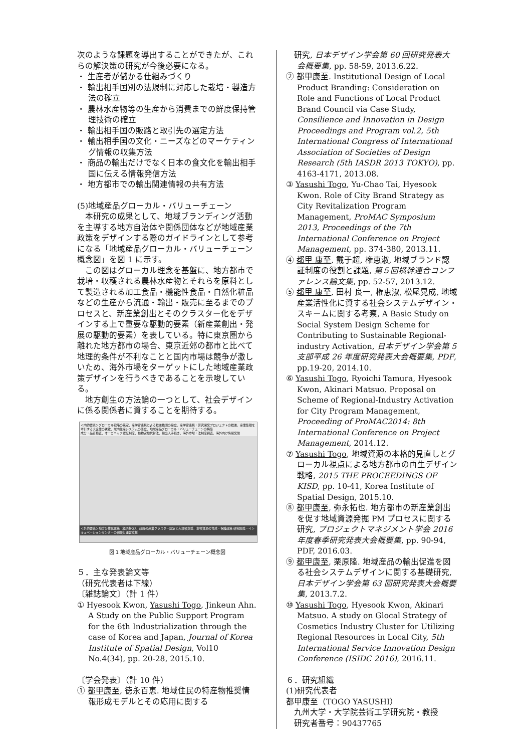次のような課題を導出することができたが、これらの解決策の研究が今後必要になる。
・ 生産者が儲かる仕組みづくり
・ 輸出相手国別の法規制に対応した栽培・製造方法の確立
・ 農林水産物等の生産から消費までの鮮度保持管理技術の確立
・ 輸出相手国の販路と取引先の選定方法
・ 輸出相手国の文化・ニーズなどのマーケティング情報の収集方法
・ 商品の輸出だけでなく日本の食文化を輸出相手国に伝える情報発信方法
・ 地方都市での輸出関連情報の共有方法
(5)地域産品グローカル・バリューチェーン
　本研究の成果として、地域ブランディング活動を主導する地方自治体や関係団体などが地域産業政策をデザインする際のガイドラインとして参考になる「地域産品グローカル・バリューチェーン概念図」を図 1 に示す。
　この図はグローカル理念を基盤に、地方都市で栽培・収穫される農林水産物とそれらを原料として製造される加工食品・機能性食品・自然化粧品などの生産から流通・輸出・販売に至るまでのプロセスと、新産業創出とそのクラスター化をデザインする上で重要な駆動的要素（新産業創出・発展の駆動的要素）を表している。特に東京圏から離れた地方都市の場合、東京近郊の都市と比べて地理的条件が不利なことと国内市場は競争が激しいため、海外市場をターゲットにした地域産業政策デザインを行うべきであることを示唆している。
　地方創生の方法論の一つとして、社会デザインに係る関係者に資することを期待する。
＜内的要素＞グローカル戦略の策定、産学官連携による推進機関の設立、産学官連携・研究開発プロジェクトの推進、産業集積を牽引する大企業の誘致、域内生産システムの確立、地域産品グローカル・バリューチェーンの構築
成分・品質検査、オーガニック認証制度、動物実験代替法、輸出入手続き、海外市場・法制度調査、海外向け情報発信
＜外的要素＞地方分権化政策（経済特区）、政府の産業クラスター認定と大規模支援、生物資源の育成・保護政策 研究開発・インキュベーションセンターの創設と運営支援
図 1 地域産品グローカル・バリューチェーン概念図
５．主な発表論文等
（研究代表者は下線）
〔雑誌論文〕（計 1 件）
① Hyesook Kwon, Yasushi Togo, Jinkeun Ahn. A Study on the Public Support Program for the 6th Industrialization through the case of Korea and Japan, Journal of Korea Institute of Spatial Design, Vol10 No.4(34), pp. 20-28, 2015.10.
〔学会発表〕（計 10 件）
① 都甲康至, 徳永百恵. 地域住民の特産物推奨情報形成モデルとその応用に関する
　研究, 日本デザイン学会第 60 回研究発表大会概要集, pp. 58-59, 2013.6.22.
② 都甲康至. Institutional Design of Local Product Branding: Consideration on Role and Functions of Local Product Brand Council via Case Study, Consilience and Innovation in Design Proceedings and Program vol.2, 5th International Congress of International Association of Societies of Design Research (5th IASDR 2013 TOKYO), pp. 4163-4171, 2013.08.
③ Yasushi Togo, Yu-Chao Tai, Hyesook Kwon. Role of City Brand Strategy as City Revitalization Program Management, ProMAC Symposium 2013, Proceedings of the 7th International Conference on Project Management, pp. 374-380, 2013.11.
④ 都甲 康至, 戴于超, 権恵淑, 地域ブランド認証制度の役割と課題, 第５回横幹連合コンファレンス論文集, pp. 52-57, 2013.12.
⑤ 都甲 康至, 田村 良一, 権恵淑, 松尾晃成, 地域産業活性化に資する社会システムデザイン・スキームに関する考察, A Basic Study on Social System Design Scheme for Contributing to Sustainable Regional-industry Activation, 日本デザイン学会第 5 支部平成 26 年度研究発表大会概要集, PDF, pp.19-20, 2014.10.
⑥ Yasushi Togo, Ryoichi Tamura, Hyesook Kwon, Akinari Matsuo. Proposal on Scheme of Regional-Industry Activation for City Program Management, Proceeding of ProMAC2014: 8th International Conference on Project Management, 2014.12.
⑦ Yasushi Togo, 地域資源の本格的見直しとグローカル視点による地方都市の再生デザイン戦略, 2015 THE PROCEEDINGS OF KISD, pp. 10-41, Korea Institute of Spatial Design, 2015.10.
⑧ 都甲康至, 弥永拓也. 地方都市の新産業創出を促す地域資源発掘 PM プロセスに関する研究, プロジェクトマネジメント学会 2016 年度春季研究発表大会概要集, pp. 90-94, PDF, 2016.03.
⑨ 都甲康至, 栗原隆. 地域産品の輸出促進を図る社会システムデザインに関する基礎研究, 日本デザイン学会第 63 回研究発表大会概要集, 2013.7.2.
⑩ Yasushi Togo, Hyesook Kwon, Akinari Matsuo. A study on Glocal Strategy of Cosmetics Industry Cluster for Utilizing Regional Resources in Local City, 5th International Service Innovation Design Conference (ISIDC 2016), 2016.11.
６．研究組織
(1)研究代表者
都甲康至（TOGO YASUSHI）
　九州大学・大学院芸術工学研究院・教授
　研究者番号：90437765